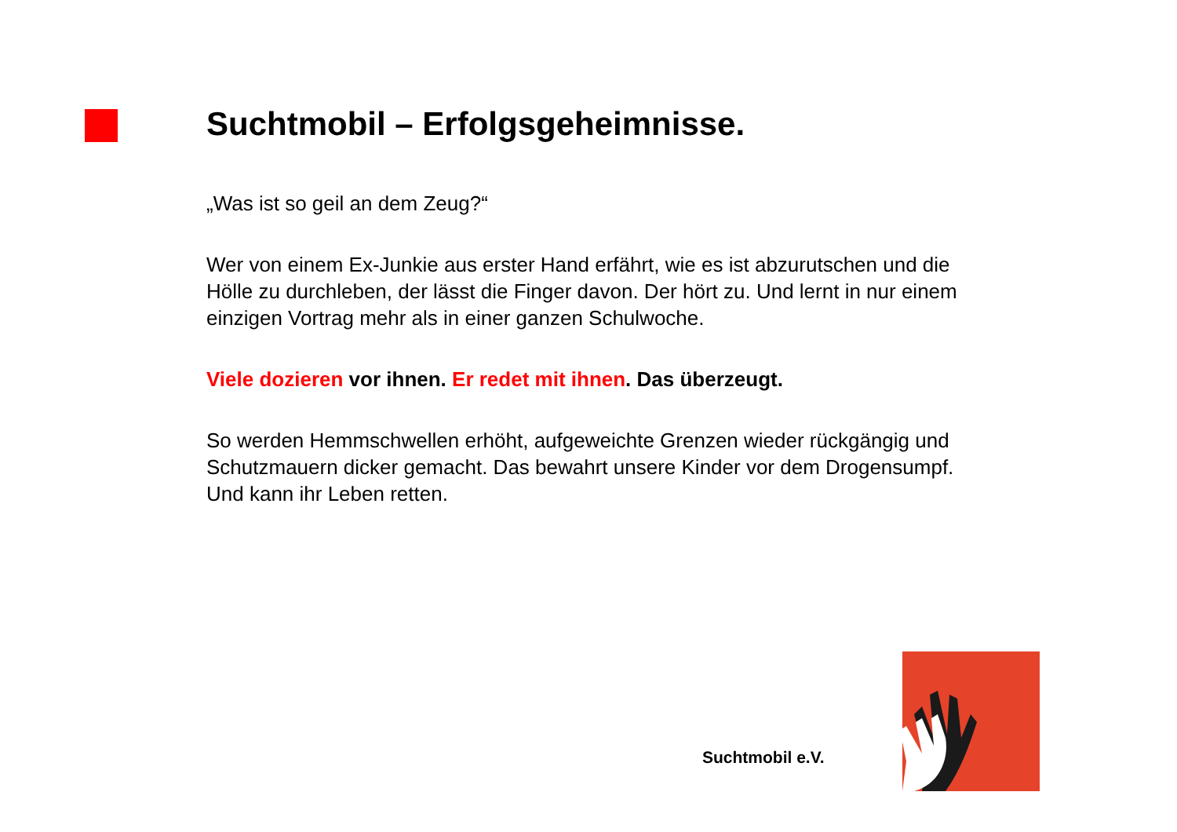Suchtmobil – Erfolgsgeheimnisse.
„Was ist so geil an dem Zeug?“
Wer von einem Ex-Junkie aus erster Hand erfährt, wie es ist abzurutschen und die Hölle zu durchleben, der lässt die Finger davon. Der hört zu. Und lernt in nur einem einzigen Vortrag mehr als in einer ganzen Schulwoche.
Viele dozieren vor ihnen. Er redet mit ihnen. Das überzeugt.
So werden Hemmschwellen erhöht, aufgeweichte Grenzen wieder rückgängig und Schutzmauern dicker gemacht. Das bewahrt unsere Kinder vor dem Drogensumpf. Und kann ihr Leben retten.
Suchtmobil e.V.